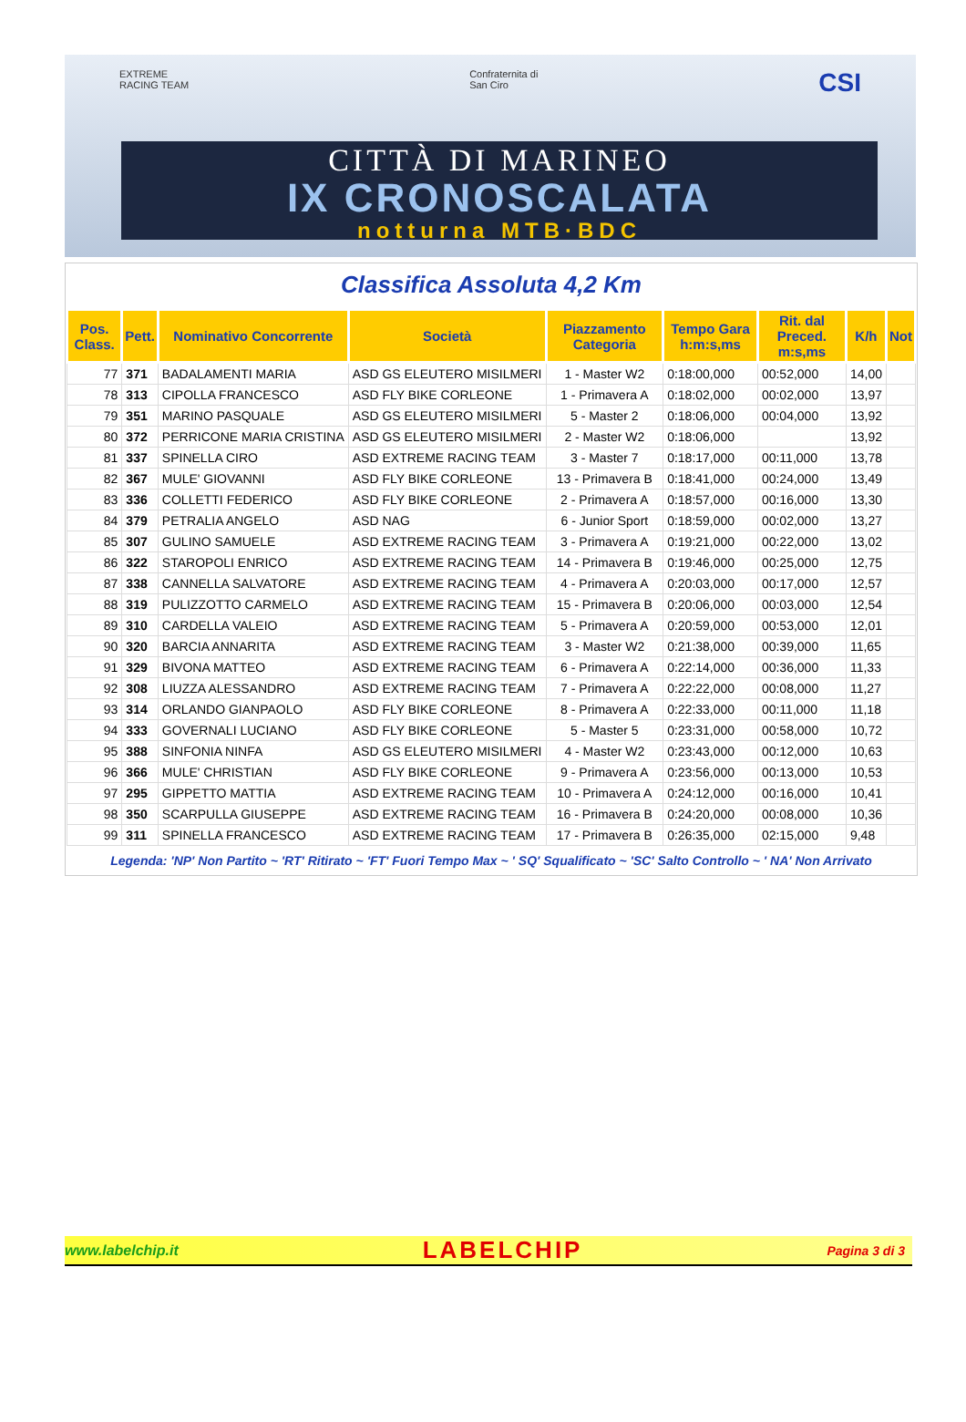EXTREME
RACING TEAM Confraternita di
San Ciro CSI
CITTÀ DI MARINEO
IX CRONOSCALATA
notturna MTB·BDC
Classifica Assoluta 4,2 Km
| Pos. Class. | Pett. | Nominativo Concorrente | Società | Piazzamento Categoria | Tempo Gara h:m:s,ms | Rit. dal Preced. m:s,ms | K/h | Not |
| --- | --- | --- | --- | --- | --- | --- | --- | --- |
| 77 | 371 | BADALAMENTI MARIA | ASD GS ELEUTERO MISILMERI | 1 - Master W2 | 0:18:00,000 | 00:52,000 | 14,00 | |
| 78 | 313 | CIPOLLA FRANCESCO | ASD FLY BIKE CORLEONE | 1 - Primavera A | 0:18:02,000 | 00:02,000 | 13,97 | |
| 79 | 351 | MARINO PASQUALE | ASD GS ELEUTERO MISILMERI | 5 - Master 2 | 0:18:06,000 | 00:04,000 | 13,92 | |
| 80 | 372 | PERRICONE MARIA CRISTINA | ASD GS ELEUTERO MISILMERI | 2 - Master W2 | 0:18:06,000 | | 13,92 | |
| 81 | 337 | SPINELLA CIRO | ASD EXTREME RACING TEAM | 3 - Master 7 | 0:18:17,000 | 00:11,000 | 13,78 | |
| 82 | 367 | MULE' GIOVANNI | ASD FLY BIKE CORLEONE | 13 - Primavera B | 0:18:41,000 | 00:24,000 | 13,49 | |
| 83 | 336 | COLLETTI FEDERICO | ASD FLY BIKE CORLEONE | 2 - Primavera A | 0:18:57,000 | 00:16,000 | 13,30 | |
| 84 | 379 | PETRALIA ANGELO | ASD NAG | 6 - Junior Sport | 0:18:59,000 | 00:02,000 | 13,27 | |
| 85 | 307 | GULINO SAMUELE | ASD EXTREME RACING TEAM | 3 - Primavera A | 0:19:21,000 | 00:22,000 | 13,02 | |
| 86 | 322 | STAROPOLI ENRICO | ASD EXTREME RACING TEAM | 14 - Primavera B | 0:19:46,000 | 00:25,000 | 12,75 | |
| 87 | 338 | CANNELLA SALVATORE | ASD EXTREME RACING TEAM | 4 - Primavera A | 0:20:03,000 | 00:17,000 | 12,57 | |
| 88 | 319 | PULIZZOTTO CARMELO | ASD EXTREME RACING TEAM | 15 - Primavera B | 0:20:06,000 | 00:03,000 | 12,54 | |
| 89 | 310 | CARDELLA VALEIO | ASD EXTREME RACING TEAM | 5 - Primavera A | 0:20:59,000 | 00:53,000 | 12,01 | |
| 90 | 320 | BARCIA ANNARITA | ASD EXTREME RACING TEAM | 3 - Master W2 | 0:21:38,000 | 00:39,000 | 11,65 | |
| 91 | 329 | BIVONA MATTEO | ASD EXTREME RACING TEAM | 6 - Primavera A | 0:22:14,000 | 00:36,000 | 11,33 | |
| 92 | 308 | LIUZZA ALESSANDRO | ASD EXTREME RACING TEAM | 7 - Primavera A | 0:22:22,000 | 00:08,000 | 11,27 | |
| 93 | 314 | ORLANDO GIANPAOLO | ASD FLY BIKE CORLEONE | 8 - Primavera A | 0:22:33,000 | 00:11,000 | 11,18 | |
| 94 | 333 | GOVERNALI LUCIANO | ASD FLY BIKE CORLEONE | 5 - Master 5 | 0:23:31,000 | 00:58,000 | 10,72 | |
| 95 | 388 | SINFONIA NINFA | ASD GS ELEUTERO MISILMERI | 4 - Master W2 | 0:23:43,000 | 00:12,000 | 10,63 | |
| 96 | 366 | MULE' CHRISTIAN | ASD FLY BIKE CORLEONE | 9 - Primavera A | 0:23:56,000 | 00:13,000 | 10,53 | |
| 97 | 295 | GIPPETTO MATTIA | ASD EXTREME RACING TEAM | 10 - Primavera A | 0:24:12,000 | 00:16,000 | 10,41 | |
| 98 | 350 | SCARPULLA GIUSEPPE | ASD EXTREME RACING TEAM | 16 - Primavera B | 0:24:20,000 | 00:08,000 | 10,36 | |
| 99 | 311 | SPINELLA FRANCESCO | ASD EXTREME RACING TEAM | 17 - Primavera B | 0:26:35,000 | 02:15,000 | 9,48 | |
Legenda: 'NP' Non Partito ~ 'RT' Ritirato ~ 'FT' Fuori Tempo Max ~ ' SQ' Squalificato ~ 'SC' Salto Controllo ~ ' NA' Non Arrivato
www.labelchip.it LABELCHIP Pagina 3 di 3